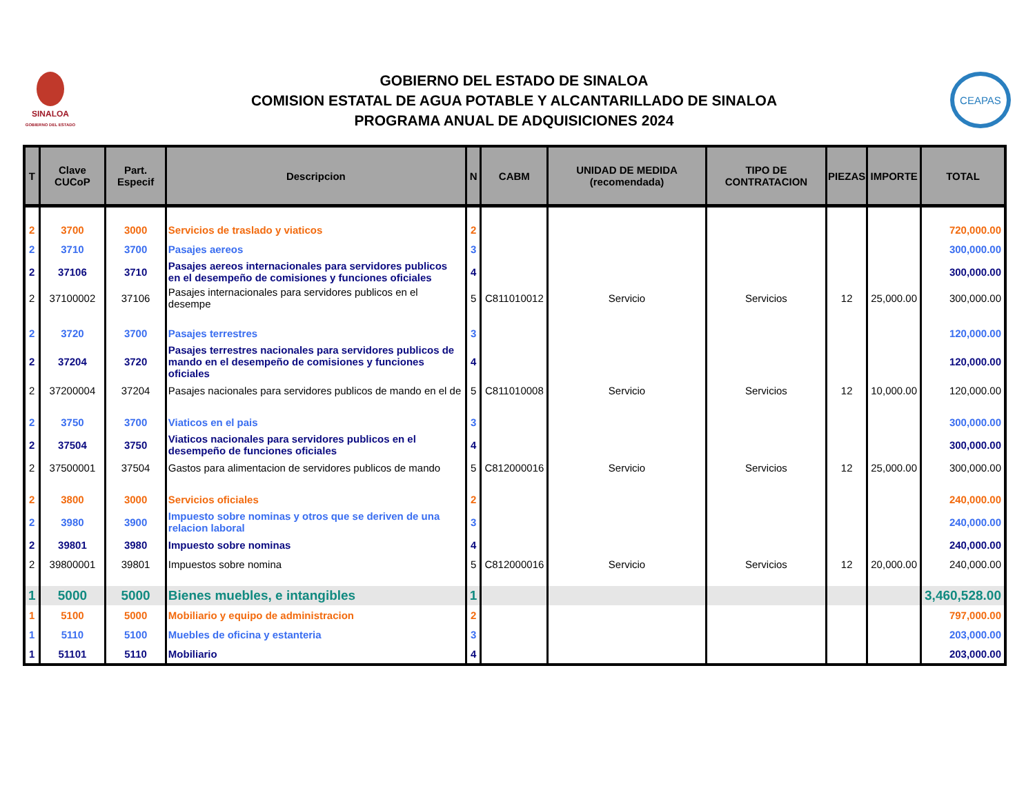SINALOA
GOBIERNO DEL ESTADO
GOBIERNO DEL ESTADO DE SINALOA
COMISION ESTATAL DE AGUA POTABLE Y ALCANTARILLADO DE SINALOA
PROGRAMA ANUAL DE ADQUISICIONES 2024
CEAPAS
| T | Clave CUCoP | Part. Especif | Descripcion | N | CABM | UNIDAD DE MEDIDA (recomendada) | TIPO DE CONTRATACION | PIEZAS | IMPORTE | TOTAL |
| --- | --- | --- | --- | --- | --- | --- | --- | --- | --- | --- |
| 2 | 3700 | 3000 | Servicios de traslado y viaticos | 2 | | | | | | 720,000.00 |
| 2 | 3710 | 3700 | Pasajes aereos | 3 | | | | | | 300,000.00 |
| 2 | 37106 | 3710 | Pasajes aereos internacionales para servidores publicos en el desempeño de comisiones y funciones oficiales | 4 | | | | | | 300,000.00 |
| 2 | 37100002 | 37106 | Pasajes internacionales para servidores publicos en el desempe | 5 | C811010012 | Servicio | Servicios | 12 | 25,000.00 | 300,000.00 |
| 2 | 3720 | 3700 | Pasajes terrestres | 3 | | | | | | 120,000.00 |
| 2 | 37204 | 3720 | Pasajes terrestres nacionales para servidores publicos de mando en el desempeño de comisiones y funciones oficiales | 4 | | | | | | 120,000.00 |
| 2 | 37200004 | 37204 | Pasajes nacionales para servidores publicos de mando en el de | 5 | C811010008 | Servicio | Servicios | 12 | 10,000.00 | 120,000.00 |
| 2 | 3750 | 3700 | Viaticos en el pais | 3 | | | | | | 300,000.00 |
| 2 | 37504 | 3750 | Viaticos nacionales para servidores publicos en el desempeño de funciones oficiales | 4 | | | | | | 300,000.00 |
| 2 | 37500001 | 37504 | Gastos para alimentacion de servidores publicos de mando | 5 | C812000016 | Servicio | Servicios | 12 | 25,000.00 | 300,000.00 |
| 2 | 3800 | 3000 | Servicios oficiales | 2 | | | | | | 240,000.00 |
| 2 | 3980 | 3900 | Impuesto sobre nominas y otros que se deriven de una relacion laboral | 3 | | | | | | 240,000.00 |
| 2 | 39801 | 3980 | Impuesto sobre nominas | 4 | | | | | | 240,000.00 |
| 2 | 39800001 | 39801 | Impuestos sobre nomina | 5 | C812000016 | Servicio | Servicios | 12 | 20,000.00 | 240,000.00 |
| 1 | 5000 | 5000 | Bienes muebles, e intangibles | 1 | | | | | | 3,460,528.00 |
| 1 | 5100 | 5000 | Mobiliario y equipo de administracion | 2 | | | | | | 797,000.00 |
| 1 | 5110 | 5100 | Muebles de oficina y estanteria | 3 | | | | | | 203,000.00 |
| 1 | 51101 | 5110 | Mobiliario | 4 | | | | | | 203,000.00 |